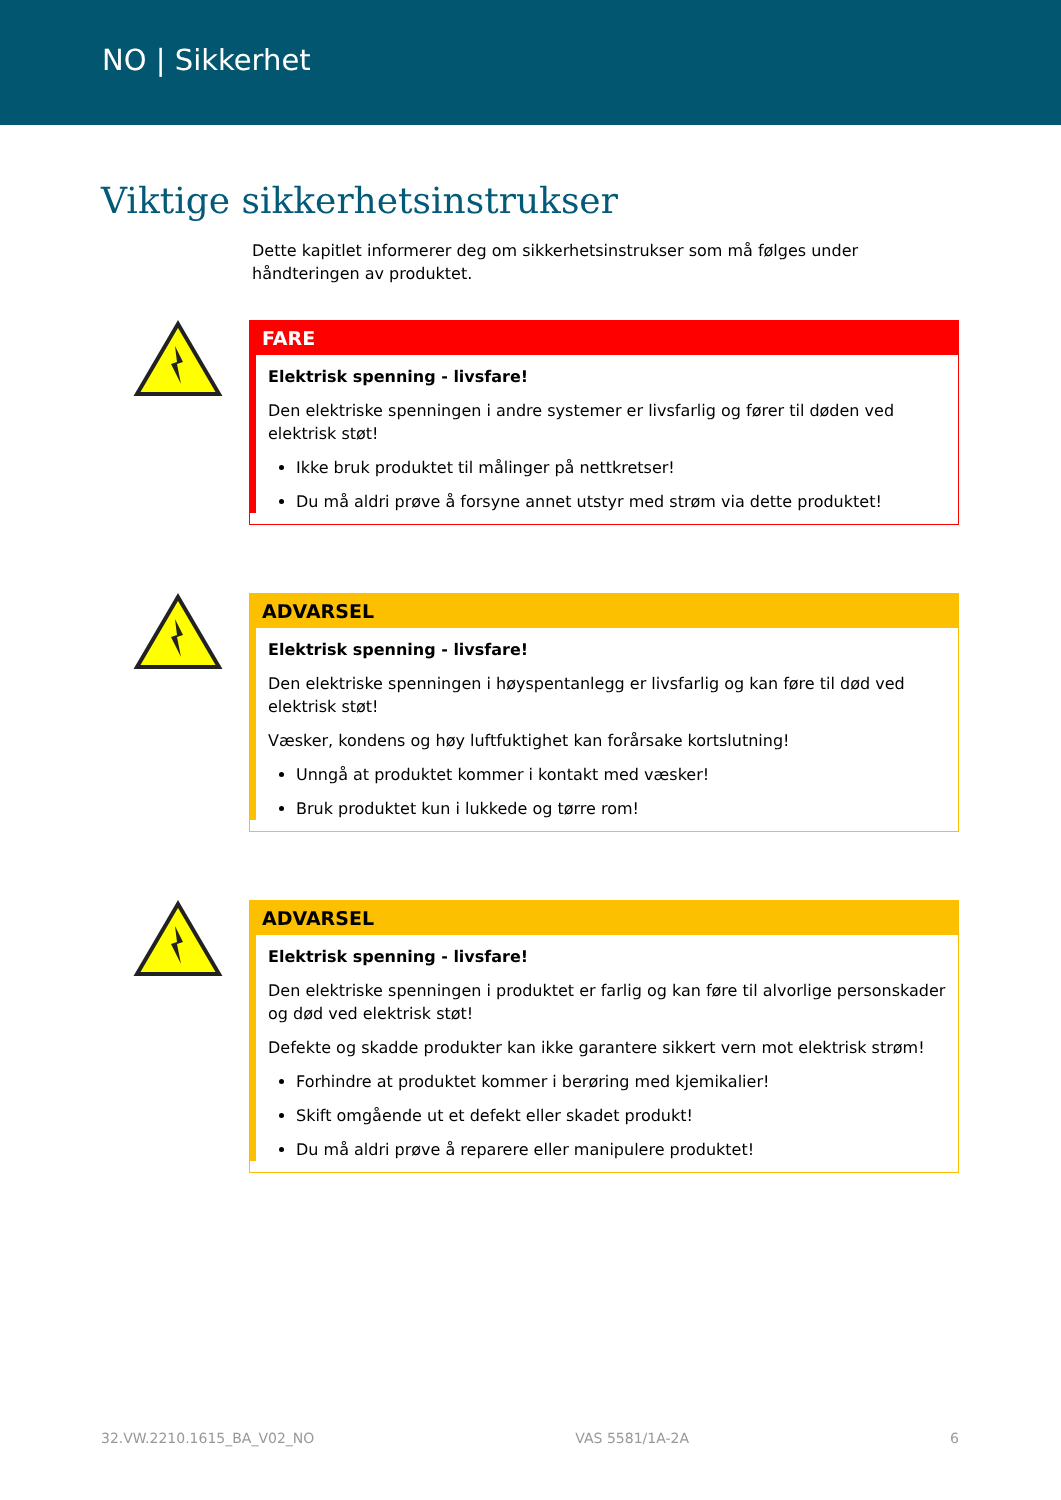NO | Sikkerhet
Viktige sikkerhetsinstrukser
Dette kapitlet informerer deg om sikkerhetsinstrukser som må følges under håndteringen av produktet.
FARE
Elektrisk spenning - livsfare!
Den elektriske spenningen i andre systemer er livsfarlig og fører til døden ved elektrisk støt!
Ikke bruk produktet til målinger på nettkretser!
Du må aldri prøve å forsyne annet utstyr med strøm via dette produktet!
ADVARSEL
Elektrisk spenning - livsfare!
Den elektriske spenningen i høyspentanlegg er livsfarlig og kan føre til død ved elektrisk støt!
Væsker, kondens og høy luftfuktighet kan forårsake kortslutning!
Unngå at produktet kommer i kontakt med væsker!
Bruk produktet kun i lukkede og tørre rom!
ADVARSEL
Elektrisk spenning - livsfare!
Den elektriske spenningen i produktet er farlig og kan føre til alvorlige personskader og død ved elektrisk støt!
Defekte og skadde produkter kan ikke garantere sikkert vern mot elektrisk strøm!
Forhindre at produktet kommer i berøring med kjemikalier!
Skift omgående ut et defekt eller skadet produkt!
Du må aldri prøve å reparere eller manipulere produktet!
32.VW.2210.1615_BA_V02_NO VAS 5581/1A-2A 6